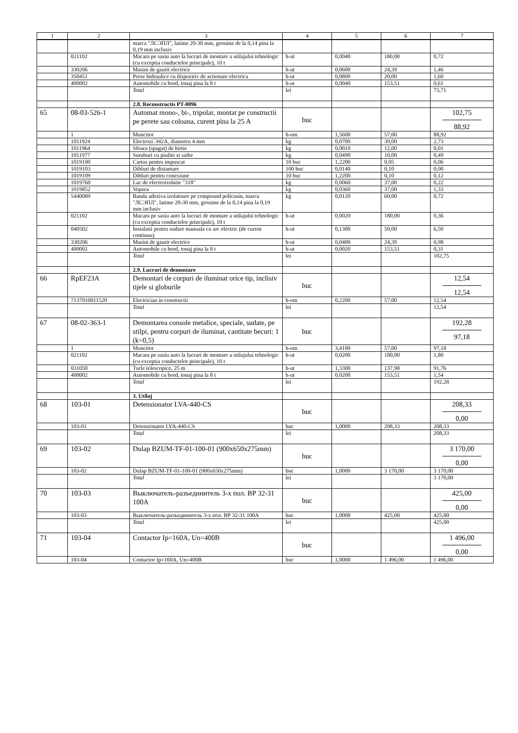| 1 | 2 | 3 | 4 | 5 | 6 | 7 |
| --- | --- | --- | --- | --- | --- | --- |
| | | marca "ЛСЭПЛ", latime 20-30 mm, grosime de la 0,14 pina la 0,19 mm inclusiv | | | | |
| | 021102 | Macara pe sasiu auto la lucrari de montare a utilajului tehnologic (cu exceptia conductelor principale), 10 t | h-ut | 0,0040 | 180,00 | 0,72 |
| | 330206 | Masini de gaurit electrice | h-ut | 0,0600 | 24,39 | 1,46 |
| | 350451 | Prese hidraulice cu dispozitiv de actionare electrica | h-ut | 0,0800 | 20,00 | 1,60 |
| | 400002 | Automobile cu bord, tonaj pina la 8 t | h-ut | 0,0040 | 153,51 | 0,61 |
| | | Total | lei | | | 73,71 |
| | | 2.8. Reconstructis PT-8096 | | | | |
| 65 | 08-03-526-1 | Automat mono-, bi-, tripolar, montat pe constructii pe perete sau coloana, curent pina la 25 A | buc | | | 102,75 88,92 |
| | 1 | Muncitor | h-om | 1,5600 | 57,00 | 88,92 |
| | 1011924 | Electrozi Э42А, diametru 4 mm | kg | 0,0700 | 39,00 | 2,73 |
| | 1011964 | Sfoara (spagat) de hirtie | kg | 0,0010 | 12,00 | 0,01 |
| | 1011977 | Suruburi cu piulite si saibe | kg | 0,0490 | 10,00 | 0,49 |
| | 1019100 | Cartus pentru impuscat | 10 buc | 1,2200 | 0,05 | 0,06 |
| | 1019103 | Dibluri de distantare | 100 buc | 0,0140 | 0,10 | 0,00 |
| | 1019109 | Dibluri pentru conexiune | 10 buc | 1,2200 | 0,10 | 0,12 |
| | 1019760 | Lac de electroizolatie "318" | kg | 0,0060 | 37,00 | 0,22 |
| | 1019852 | Vopsea | kg | 0,0360 | 37,00 | 1,33 |
| | 5440089 | Banda adeziva izolatoare pe compound policasin, marca "ЛСЭПЛ", latime 20-30 mm, grosime de la 0,14 pina la 0,19 mm inclusiv | kg | 0,0120 | 60,00 | 0,72 |
| | 021102 | Macara pe sasiu auto la lucrari de montare a utilajului tehnologic (cu exceptia conductelor principale), 10 t | h-ut | 0,0020 | 180,00 | 0,36 |
| | 040502 | Instalatii pentru sudare manuala cu arc electric (de curent continuu) | h-ut | 0,1300 | 50,00 | 6,50 |
| | 330206 | Masini de gaurit electrice | h-ut | 0,0400 | 24,39 | 0,98 |
| | 400002 | Automobile cu bord, tonaj pina la 8 t | h-ut | 0,0020 | 153,51 | 0,31 |
| | | Total | lei | | | 102,75 |
| | | 2.9. Lucrari de demontare | | | | |
| 66 | RpEF23A | Demontari de corpuri de iluminat orice tip, inclisiv tijele si globurile | buc | | | 12,54 12,54 |
| | 7137010011520 | Electrician in constructii | h-om | 0,2200 | 57,00 | 12,54 |
| | | Total | lei | | | 12,54 |
| 67 | 08-02-363-1 | Demontarea console metalice, speciale, sudate, pe stilpi, pentru corpuri de iluminat, cantitate becuri: 1 (k=0,5) | buc | | | 192,28 97,18 |
| | 1 | Muncitor | h-om | 3,4100 | 57,00 | 97,18 |
| | 021102 | Macara pe sasiu auto la lucrari de montare a utilajului tehnologic (cu exceptia conductelor principale), 10 t | h-ut | 0,0200 | 180,00 | 1,80 |
| | 031050 | Turle telescopice, 25 m | h-ut | 1,3300 | 137,98 | 91,76 |
| | 400002 | Automobile cu bord, tonaj pina la 8 t | h-ut | 0,0200 | 153,51 | 1,54 |
| | | Total | lei | | | 192,28 |
| | | 3. Utilaj | | | | |
| 68 | 103-01 | Detensionator LVA-440-CS | buc | | | 208,33 0,00 |
| | 103-01 | Detensionator LVA-440-CS | buc | 1,0000 | 208,33 | 208,33 |
| | | Total | lei | | | 208,33 |
| 69 | 103-02 | Dulap BZUM-TF-01-100-01 (900x650x275mm) | buc | | | 3 170,00 0,00 |
| | 103-02 | Dulap BZUM-TF-01-100-01 (900x650x275mm) | buc | 1,0000 | 3 170,00 | 3 170,00 |
| | | Total | lei | | | 3 170,00 |
| 70 | 103-03 | Выключатель-разъединитель 3-х пол. ВР 32-31 100А | buc | | | 425,00 0,00 |
| | 103-03 | Выключатель-разъединитель 3-х пол. ВР 32-31 100А | buc | 1,0000 | 425,00 | 425,00 |
| | | Total | lei | | | 425,00 |
| 71 | 103-04 | Contactor Ip=160A, Un=400B | buc | | | 1 496,00 0,00 |
| | 103-04 | Contactor Ip=160A, Un=400B | buc | 1,0000 | 1 496,00 | 1 496,00 |